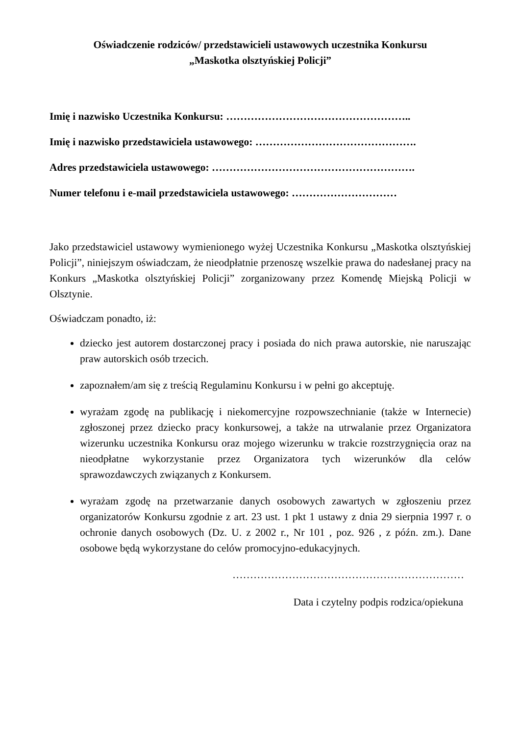Oświadczenie rodziców/ przedstawicieli ustawowych uczestnika Konkursu
„Maskotka olsztyńskiej Policji”
Imię i nazwisko Uczestnika Konkursu: ……………………………………………..
Imię i nazwisko przedstawiciela ustawowego: ……………………………………….
Adres przedstawiciela ustawowego: ………………………………………………….
Numer telefonu i e-mail przedstawiciela ustawowego: …………………………
Jako przedstawiciel ustawowy wymienionego wyżej Uczestnika Konkursu „Maskotka olsztyńskiej Policji”, niniejszym oświadczam, że nieodpłatnie przenoszę wszelkie prawa do nadesłanej pracy na Konkurs „Maskotka olsztyńskiej Policji” zorganizowany przez Komendę Miejską Policji w Olsztynie.
Oświadczam ponadto, iż:
dziecko jest autorem dostarczonej pracy i posiada do nich prawa autorskie, nie naruszając praw autorskich osób trzecich.
zapoznałem/am się z treścią Regulaminu Konkursu i w pełni go akceptuję.
wyrażam zgodę na publikację i niekomercyjne rozpowszechnianie (także w Internecie) zgłoszonej przez dziecko pracy konkursowej, a także na utrwalanie przez Organizatora wizerunku uczestnika Konkursu oraz mojego wizerunku w trakcie rozstrzygnięcia oraz na nieodpłatne wykorzystanie przez Organizatora tych wizerunków dla celów sprawozdawczych związanych z Konkursem.
wyrażam zgodę na przetwarzanie danych osobowych zawartych w zgłoszeniu przez organizatorów Konkursu zgodnie z art. 23 ust. 1 pkt 1 ustawy z dnia 29 sierpnia 1997 r. o ochronie danych osobowych (Dz. U. z 2002 r., Nr 101 , poz. 926 , z późn. zm.). Dane osobowe będą wykorzystane do celów promocyjno-edukacyjnych.
…………………………………………………………
Data i czytelny podpis rodzica/opiekuna